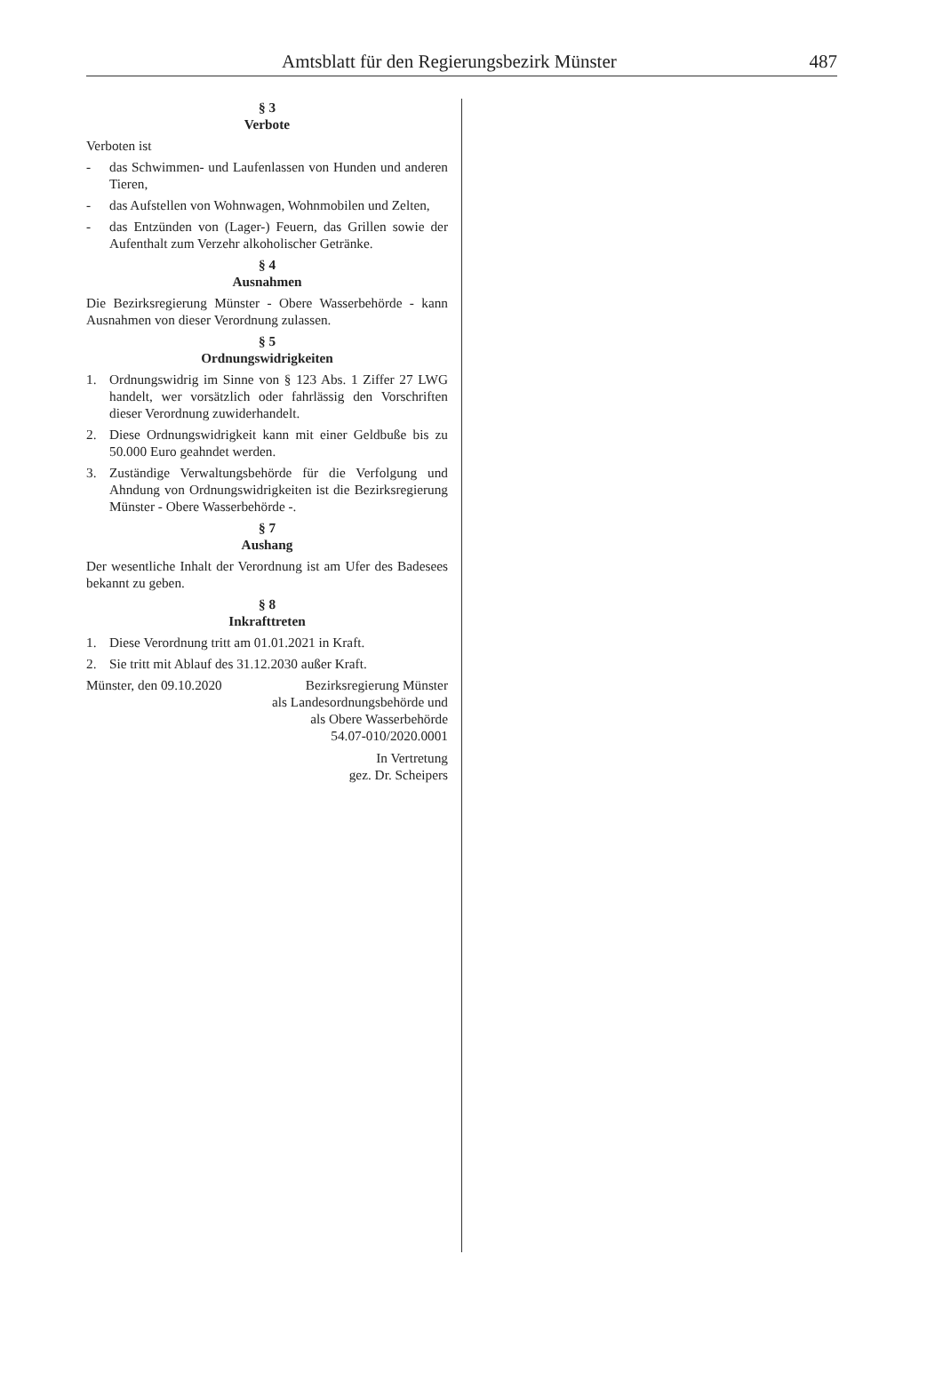Amtsblatt für den Regierungsbezirk Münster 487
§ 3
Verbote
Verboten ist
- das Schwimmen- und Laufenlassen von Hunden und anderen Tieren,
- das Aufstellen von Wohnwagen, Wohnmobilen und Zelten,
- das Entzünden von (Lager-) Feuern, das Grillen sowie der Aufenthalt zum Verzehr alkoholischer Getränke.
§ 4
Ausnahmen
Die Bezirksregierung Münster - Obere Wasserbehörde - kann Ausnahmen von dieser Verordnung zulassen.
§ 5
Ordnungswidrigkeiten
1. Ordnungswidrig im Sinne von § 123 Abs. 1 Ziffer 27 LWG handelt, wer vorsätzlich oder fahrlässig den Vorschriften dieser Verordnung zuwiderhandelt.
2. Diese Ordnungswidrigkeit kann mit einer Geldbuße bis zu 50.000 Euro geahndet werden.
3. Zuständige Verwaltungsbehörde für die Verfolgung und Ahndung von Ordnungswidrigkeiten ist die Bezirksregierung Münster - Obere Wasserbehörde -.
§ 7
Aushang
Der wesentliche Inhalt der Verordnung ist am Ufer des Badesees bekannt zu geben.
§ 8
Inkrafttreten
1. Diese Verordnung tritt am 01.01.2021 in Kraft.
2. Sie tritt mit Ablauf des 31.12.2030 außer Kraft.
Münster, den 09.10.2020 Bezirksregierung Münster
als Landesordnungsbehörde und
als Obere Wasserbehörde
54.07-010/2020.0001
In Vertretung
gez. Dr. Scheipers